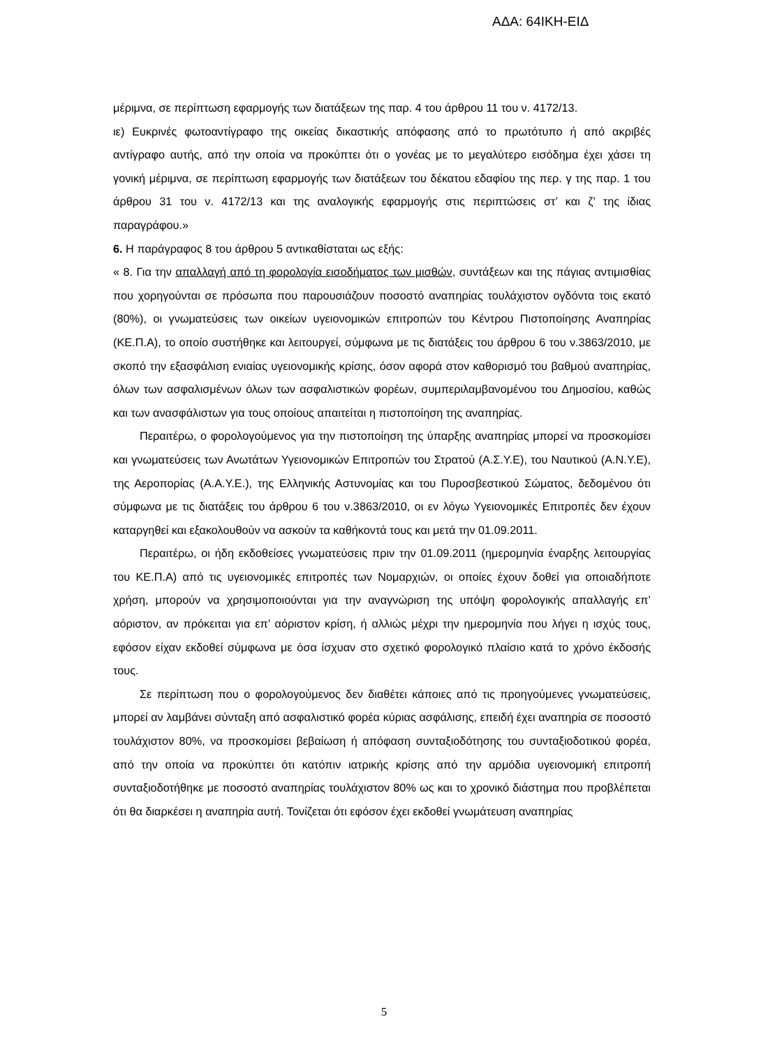ΑΔΑ: 64ΙΚΗ-ΕΙΔ
μέριμνα, σε περίπτωση εφαρμογής των διατάξεων της παρ. 4 του άρθρου 11 του ν. 4172/13.
ιε) Ευκρινές φωτοαντίγραφο της οικείας δικαστικής απόφασης από το πρωτότυπο ή από ακριβές αντίγραφο αυτής, από την οποία να προκύπτει ότι ο γονέας με το μεγαλύτερο εισόδημα έχει χάσει τη γονική μέριμνα, σε περίπτωση εφαρμογής των διατάξεων του δέκατου εδαφίου της περ. γ της παρ. 1 του άρθρου 31 του ν. 4172/13 και της αναλογικής εφαρμογής στις περιπτώσεις στ’ και ζ’ της ίδιας παραγράφου.»
6. Η παράγραφος 8 του άρθρου 5 αντικαθίσταται ως εξής:
« 8. Για την απαλλαγή από τη φορολογία εισοδήματος των μισθών, συντάξεων και της πάγιας αντιμισθίας που χορηγούνται σε πρόσωπα που παρουσιάζουν ποσοστό αναπηρίας τουλάχιστον ογδόντα τοις εκατό (80%), οι γνωματεύσεις των οικείων υγειονομικών επιτροπών του Κέντρου Πιστοποίησης Αναπηρίας (ΚΕ.Π.Α), το οποίο συστήθηκε και λειτουργεί, σύμφωνα με τις διατάξεις του άρθρου 6 του ν.3863/2010, με σκοπό την εξασφάλιση ενιαίας υγειονομικής κρίσης, όσον αφορά στον καθορισμό του βαθμού αναπηρίας, όλων των ασφαλισμένων όλων των ασφαλιστικών φορέων, συμπεριλαμβανομένου του Δημοσίου, καθώς και των ανασφάλιστων για τους οποίους απαιτείται η πιστοποίηση της αναπηρίας.
Περαιτέρω, ο φορολογούμενος για την πιστοποίηση της ύπαρξης αναπηρίας μπορεί να προσκομίσει και γνωματεύσεις των Ανωτάτων Υγειονομικών Επιτροπών του Στρατού (Α.Σ.Υ.Ε), του Ναυτικού (Α.Ν.Υ.Ε), της Αεροπορίας (Α.Α.Υ.Ε.), της Ελληνικής Αστυνομίας και του Πυροσβεστικού Σώματος, δεδομένου ότι σύμφωνα με τις διατάξεις του άρθρου 6 του ν.3863/2010, οι εν λόγω Υγειονομικές Επιτροπές δεν έχουν καταργηθεί και εξακολουθούν να ασκούν τα καθήκοντά τους και μετά την 01.09.2011.
Περαιτέρω, οι ήδη εκδοθείσες γνωματεύσεις πριν την 01.09.2011 (ημερομηνία έναρξης λειτουργίας του ΚΕ.Π.Α) από τις υγειονομικές επιτροπές των Νομαρχιών, οι οποίες έχουν δοθεί για οποιαδήποτε χρήση, μπορούν να χρησιμοποιούνται για την αναγνώριση της υπόψη φορολογικής απαλλαγής επ’ αόριστον, αν πρόκειται για επ’ αόριστον κρίση, ή αλλιώς μέχρι την ημερομηνία που λήγει η ισχύς τους, εφόσον είχαν εκδοθεί σύμφωνα με όσα ίσχυαν στο σχετικό φορολογικό πλαίσιο κατά το χρόνο έκδοσής τους.
Σε περίπτωση που ο φορολογούμενος δεν διαθέτει κάποιες από τις προηγούμενες γνωματεύσεις, μπορεί αν λαμβάνει σύνταξη από ασφαλιστικό φορέα κύριας ασφάλισης, επειδή έχει αναπηρία σε ποσοστό τουλάχιστον 80%, να προσκομίσει βεβαίωση ή απόφαση συνταξιοδότησης του συνταξιοδοτικού φορέα, από την οποία να προκύπτει ότι κατόπιν ιατρικής κρίσης από την αρμόδια υγειονομική επιτροπή συνταξιοδοτήθηκε με ποσοστό αναπηρίας τουλάχιστον 80% ως και το χρονικό διάστημα που προβλέπεται ότι θα διαρκέσει η αναπηρία αυτή. Τονίζεται ότι εφόσον έχει εκδοθεί γνωμάτευση αναπηρίας
5